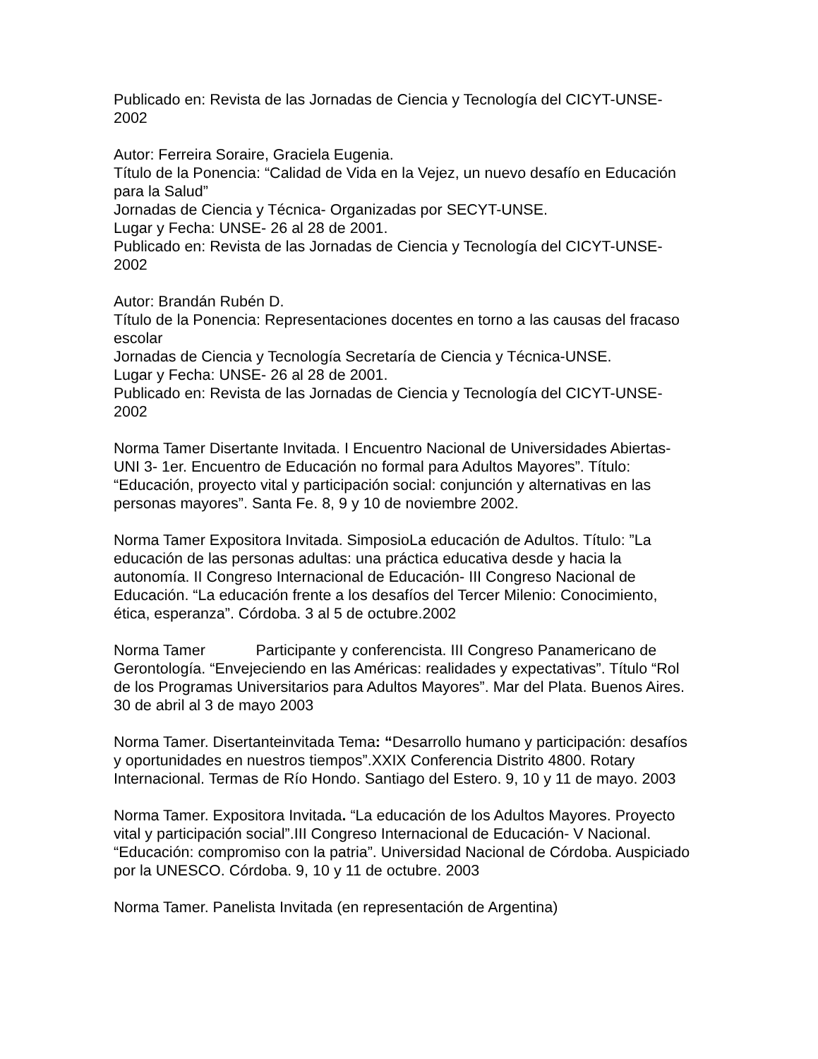Publicado en: Revista de las Jornadas de Ciencia y Tecnología del CICYT-UNSE-2002
Autor: Ferreira Soraire, Graciela Eugenia.
Título de la Ponencia: “Calidad de Vida en la Vejez, un nuevo desafío en Educación para la Salud”
Jornadas de Ciencia y Técnica- Organizadas por SECYT-UNSE.
Lugar y Fecha: UNSE- 26 al 28 de 2001.
Publicado en: Revista de las Jornadas de Ciencia y Tecnología del CICYT-UNSE-2002
Autor: Brandán Rubén D.
Título de la Ponencia: Representaciones docentes en torno a las causas del fracaso escolar
Jornadas de Ciencia y Tecnología Secretaría de Ciencia y Técnica-UNSE.
Lugar y Fecha: UNSE- 26 al 28 de 2001.
Publicado en: Revista de las Jornadas de Ciencia y Tecnología del CICYT-UNSE-2002
Norma Tamer Disertante Invitada. I Encuentro Nacional de Universidades Abiertas-UNI 3- 1er. Encuentro de Educación no formal para Adultos Mayores”. Título: “Educación, proyecto vital y participación social: conjunción y alternativas en las personas mayores”. Santa Fe. 8, 9 y 10 de noviembre 2002.
Norma Tamer Expositora Invitada. SimposioLa educación de Adultos. Título: ”La educación de las personas adultas: una práctica educativa desde y hacia la autonomía. II Congreso Internacional de Educación- III Congreso Nacional de Educación. “La educación frente a los desafíos del Tercer Milenio: Conocimiento, ética, esperanza”. Córdoba. 3 al 5 de octubre.2002
Norma Tamer Participante y conferencista. III Congreso Panamericano de Gerontología. “Envejeciendo en las Américas: realidades y expectativas”. Título “Rol de los Programas Universitarios para Adultos Mayores”. Mar del Plata. Buenos Aires. 30 de abril al 3 de mayo 2003
Norma Tamer. Disertanteinvitada Tema: “Desarrollo humano y participación: desafíos y oportunidades en nuestros tiempos”.XXIX Conferencia Distrito 4800. Rotary Internacional. Termas de Río Hondo. Santiago del Estero. 9, 10 y 11 de mayo. 2003
Norma Tamer. Expositora Invitada. “La educación de los Adultos Mayores. Proyecto vital y participación social”.III Congreso Internacional de Educación- V Nacional. “Educación: compromiso con la patria”. Universidad Nacional de Córdoba. Auspiciado por la UNESCO. Córdoba. 9, 10 y 11 de octubre. 2003
Norma Tamer. Panelista Invitada (en representación de Argentina)